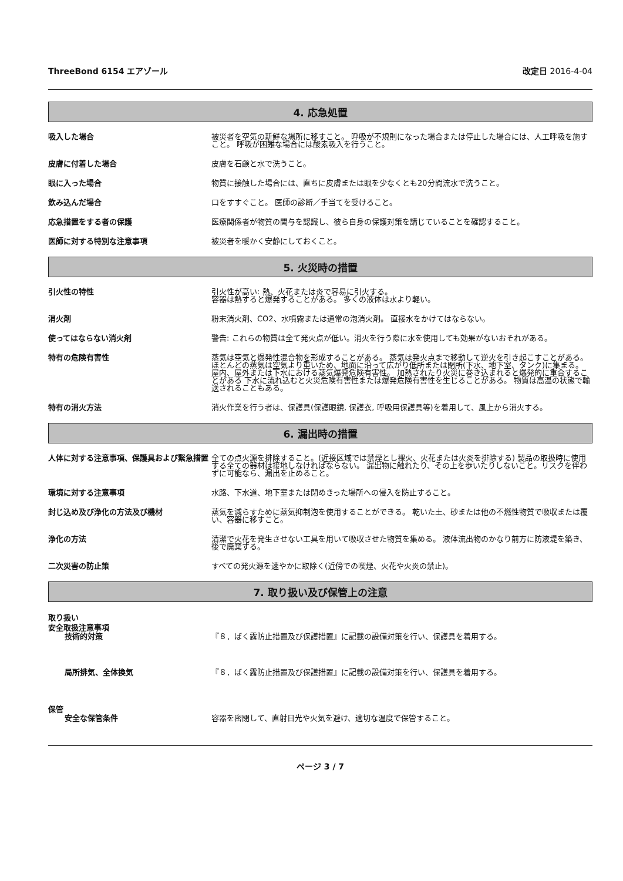ThreeBond 6154 エアゾール 改定日 2016-4-04
4. 応急処置
吸入した場合 被災者を空気の新鮮な場所に移すこと。 呼吸が不規則になった場合または停止した場合には、人工呼吸を施すこと。 呼吸が困難な場合には酸素吸入を行うこと。
皮膚に付着した場合 皮膚を石鹸と水で洗うこと。
眼に入った場合 物質に接触した場合には、直ちに皮膚または眼を少なくとも20分間流水で洗うこと。
飲み込んだ場合 口をすすぐこと。 医師の診断／手当てを受けること。
応急措置をする者の保護 医療関係者が物質の関与を認識し、彼ら自身の保護対策を講じていることを確認すること。
医師に対する特別な注意事項 被災者を暖かく安静にしておくこと。
5. 火災時の措置
引火性の特性 引火性が高い: 熱、火花または炎で容易に引火する。
容器は熱すると爆発することがある。 多くの液体は水より軽い。
消火剤 粉末消火剤、CO2、水噴霧または通常の泡消火剤。 直接水をかけてはならない。
使ってはならない消火剤 警告: これらの物質は全て発火点が低い。消火を行う際に水を使用しても効果がないおそれがある。
特有の危険有害性 蒸気は空気と爆発性混合物を形成することがある。 蒸気は発火点まで移動して逆火を引き起こすことがある。 ほとんどの蒸気は空気より重いため、地面に沿って広がり低所または閉所(下水、地下室、タンク)に集まる。 屋内、屋外または下水における蒸気爆発危険有害性。 加熱されたり火災に巻き込まれると爆発的に重合することがある 下水に流れ込むと火災危険有害性または爆発危険有害性を生じることがある。 物質は高温の状態で輸送されることもある。
特有の消火方法 消火作業を行う者は、保護具(保護眼鏡, 保護衣, 呼吸用保護具等)を着用して、風上から消火する。
6. 漏出時の措置
人体に対する注意事項、保護具および緊急措置 全ての点火源を排除すること。(近接区域では禁煙とし裸火、火花または火炎を排除する) 製品の取扱時に使用する全ての器材は接地しなければならない。 漏出物に触れたり、その上を歩いたりしないこと。リスクを伴わずに可能なら、漏出を止めること。
環境に対する注意事項 水路、下水道、地下室または閉めきった場所への侵入を防止すること。
封じ込め及び浄化の方法及び機材 蒸気を減らすために蒸気抑制泡を使用することができる。 乾いた土、砂または他の不燃性物質で吸収または覆い、容器に移すこと。
浄化の方法 清潔で火花を発生させない工具を用いて吸収させた物質を集める。 液体流出物のかなり前方に防液堤を築き、後で廃棄する。
二次災害の防止策 すべての発火源を速やかに取除く(近傍での喫煙、火花や火炎の禁止)。
7. 取り扱い及び保管上の注意
取り扱い
安全取扱注意事項
技術的対策 『８．ばく露防止措置及び保護措置』に記載の設備対策を行い、保護具を着用する。
局所排気、全体換気 『８．ばく露防止措置及び保護措置』に記載の設備対策を行い、保護具を着用する。
保管
安全な保管条件 容器を密閉して、直射日光や火気を避け、適切な温度で保管すること。
ページ 3 / 7